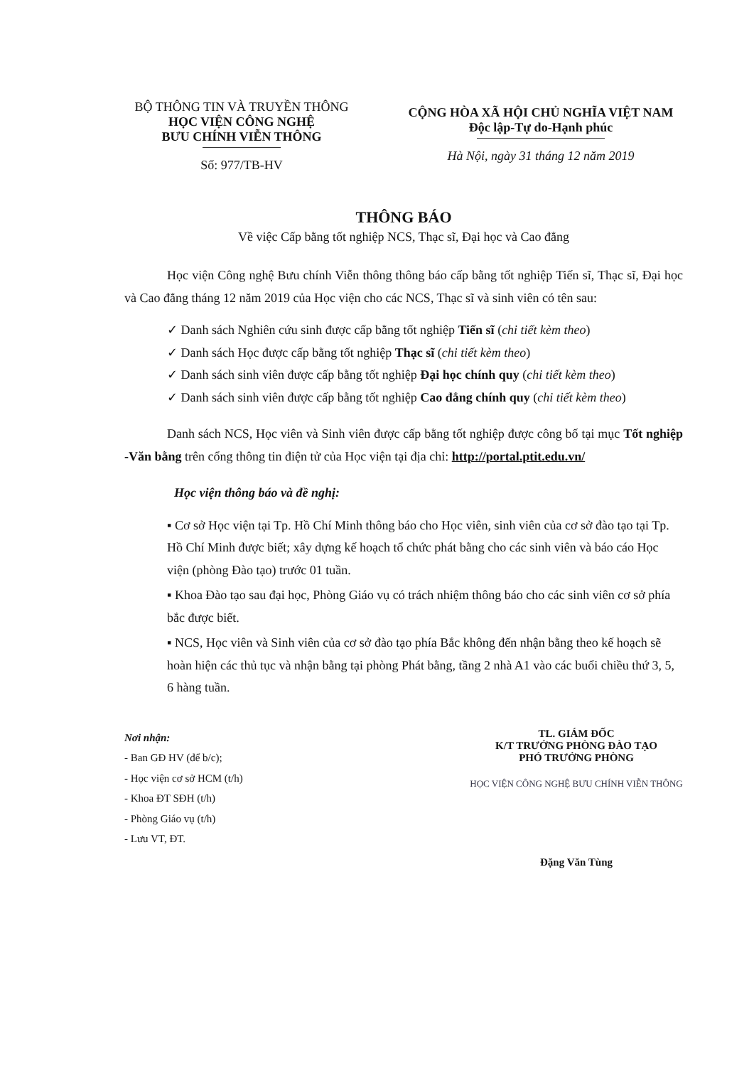BỘ THÔNG TIN VÀ TRUYỀN THÔNG
HỌC VIỆN CÔNG NGHỆ
BƯU CHÍNH VIỄN THÔNG
Số: 977/TB-HV
CỘNG HÒA XÃ HỘI CHỦ NGHĨA VIỆT NAM
Độc lập-Tự do-Hạnh phúc
Hà Nội, ngày 31 tháng 12 năm 2019
THÔNG BÁO
Về việc Cấp bằng tốt nghiệp NCS, Thạc sĩ, Đại học và Cao đẳng
Học viện Công nghệ Bưu chính Viễn thông thông báo cấp bằng tốt nghiệp Tiến sĩ, Thạc sĩ, Đại học và Cao đẳng tháng 12 năm 2019 của Học viện cho các NCS, Thạc sĩ và sinh viên có tên sau:
✓ Danh sách Nghiên cứu sinh được cấp bằng tốt nghiệp Tiến sĩ (chi tiết kèm theo)
✓ Danh sách Học được cấp bằng tốt nghiệp Thạc sĩ (chi tiết kèm theo)
✓ Danh sách sinh viên được cấp bằng tốt nghiệp Đại học chính quy (chi tiết kèm theo)
✓ Danh sách sinh viên được cấp bằng tốt nghiệp Cao đẳng chính quy (chi tiết kèm theo)
Danh sách NCS, Học viên và Sinh viên được cấp bằng tốt nghiệp được công bố tại mục Tốt nghiệp -Văn bằng trên cổng thông tin điện tử của Học viện tại địa chỉ: http://portal.ptit.edu.vn/
Học viện thông báo và đề nghị:
▪ Cơ sở Học viện tại Tp. Hồ Chí Minh thông báo cho Học viên, sinh viên của cơ sở đào tạo tại Tp. Hồ Chí Minh được biết; xây dựng kế hoạch tổ chức phát bằng cho các sinh viên và báo cáo Học viện (phòng Đào tạo) trước 01 tuần.
▪ Khoa Đào tạo sau đại học, Phòng Giáo vụ có trách nhiệm thông báo cho các sinh viên cơ sở phía bắc được biết.
▪ NCS, Học viên và Sinh viên của cơ sở đào tạo phía Bắc không đến nhận bằng theo kế hoạch sẽ hoàn hiện các thủ tục và nhận bằng tại phòng Phát bằng, tầng 2 nhà A1 vào các buổi chiều thứ 3, 5, 6 hàng tuần.
Nơi nhận:
- Ban GĐ HV (để b/c);
- Học viện cơ sở HCM (t/h)
- Khoa ĐT SĐH (t/h)
- Phòng Giáo vụ (t/h)
- Lưu VT, ĐT.
TL. GIÁM ĐỐC
K/T TRƯỞNG PHÒNG ĐÀO TẠO
PHÓ TRƯỞNG PHÒNG
HỌC VIỆN CÔNG NGHỆ BƯU CHÍNH VIỄN THÔNG
Đặng Văn Tùng